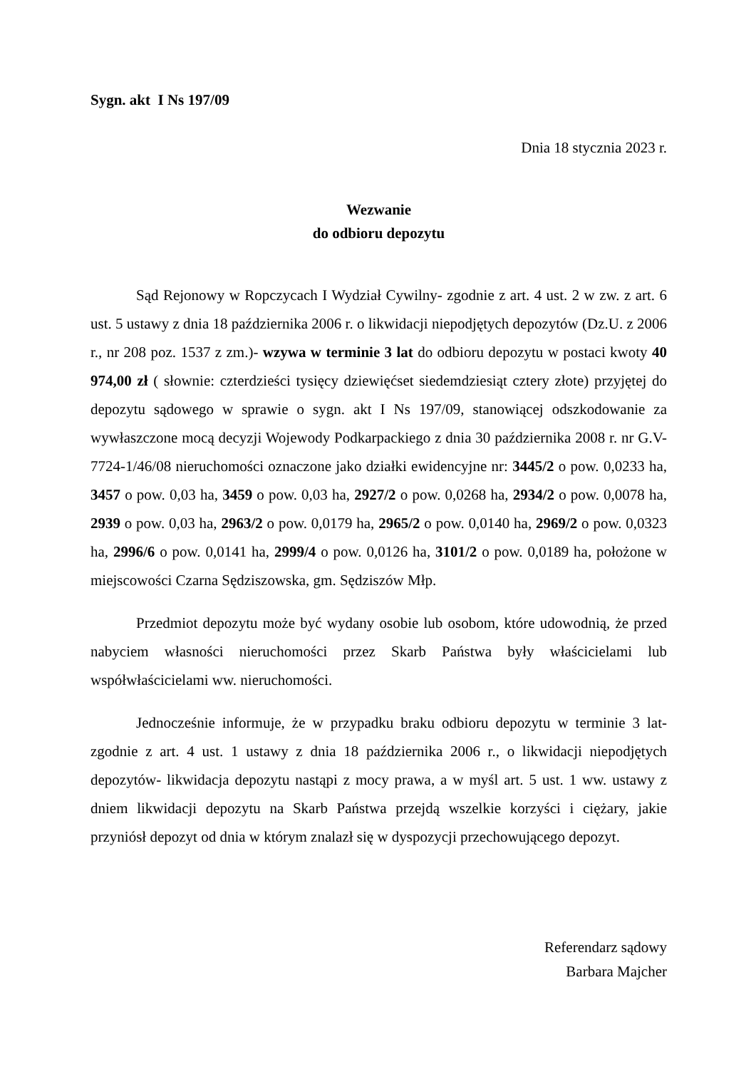Sygn. akt I Ns 197/09
Dnia 18 stycznia 2023 r.
Wezwanie
do odbioru depozytu
Sąd Rejonowy w Ropczycach I Wydział Cywilny- zgodnie z art. 4 ust. 2 w zw. z art. 6 ust. 5 ustawy z dnia 18 października 2006 r. o likwidacji niepodjętych depozytów (Dz.U. z 2006 r., nr 208 poz. 1537 z zm.)- wzywa w terminie 3 lat do odbioru depozytu w postaci kwoty 40 974,00 zł ( słownie: czterdzieści tysięcy dziewięćset siedemdziesiąt cztery złote) przyjętej do depozytu sądowego w sprawie o sygn. akt I Ns 197/09, stanowiącej odszkodowanie za wywłaszczone mocą decyzji Wojewody Podkarpackiego z dnia 30 października 2008 r. nr G.V-7724-1/46/08 nieruchomości oznaczone jako działki ewidencyjne nr: 3445/2 o pow. 0,0233 ha, 3457 o pow. 0,03 ha, 3459 o pow. 0,03 ha, 2927/2 o pow. 0,0268 ha, 2934/2 o pow. 0,0078 ha, 2939 o pow. 0,03 ha, 2963/2 o pow. 0,0179 ha, 2965/2 o pow. 0,0140 ha, 2969/2 o pow. 0,0323 ha, 2996/6 o pow. 0,0141 ha, 2999/4 o pow. 0,0126 ha, 3101/2 o pow. 0,0189 ha, położone w miejscowości Czarna Sędziszowska, gm. Sędziszów Młp.
Przedmiot depozytu może być wydany osobie lub osobom, które udowodnią, że przed nabyciem własności nieruchomości przez Skarb Państwa były właścicielami lub współwłaścicielami ww. nieruchomości.
Jednocześnie informuje, że w przypadku braku odbioru depozytu w terminie 3 lat- zgodnie z art. 4 ust. 1 ustawy z dnia 18 października 2006 r., o likwidacji niepodjętych depozytów- likwidacja depozytu nastąpi z mocy prawa, a w myśl art. 5 ust. 1 ww. ustawy z dniem likwidacji depozytu na Skarb Państwa przejdą wszelkie korzyści i ciężary, jakie przyniósł depozyt od dnia w którym znalazł się w dyspozycji przechowującego depozyt.
Referendarz sądowy
Barbara Majcher